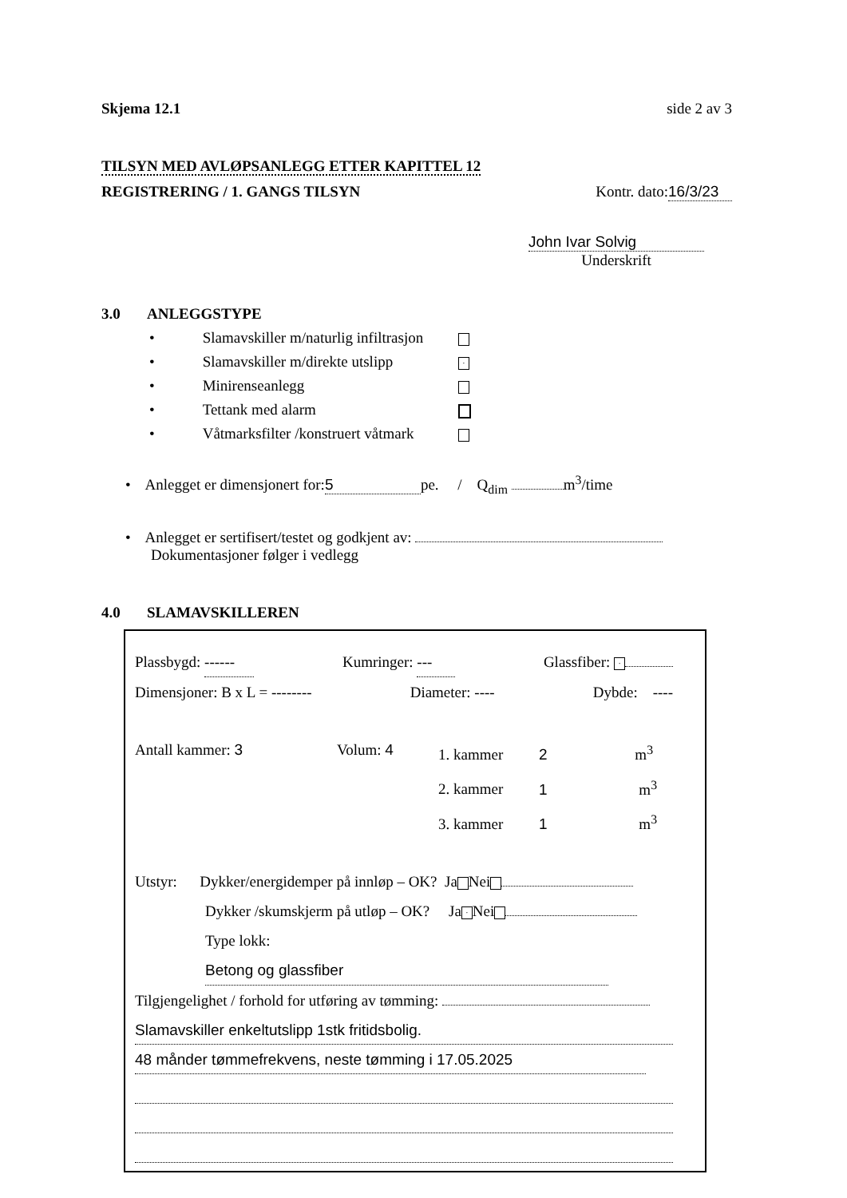Skjema 12.1 side 2 av 3
TILSYN MED AVLØPSANLEGG ETTER KAPITTEL 12
REGISTRERING / 1. GANGS TILSYN Kontr. dato: 16/3/23
John Ivar Solvig
Underskrift
3.0 ANLEGGSTYPE
• Slamavskiller m/naturlig infiltrasjon
• Slamavskiller m/direkte utslipp ·
• Minirenseanlegg
• Tettank med alarm
• Våtmarksfilter /konstruert våtmark
• Anlegget er dimensjonert for: 5 pe. / Q<sub>dim</sub> m<sup>3</sup>/time
• Anlegget er sertifisert/testet og godkjent av:
Dokumentasjoner følger i vedlegg
4.0 SLAMAVSKILLEREN
Plassbygd: ------ Kumringer: --- Glassfiber: ·
Dimensjoner: B x L = -------- Diameter: ---- Dybde: ----
Antall kammer: 3 Volum: 4 1. kammer 2 m<sup>3</sup>
2. kammer 1 m<sup>3</sup>
3. kammer 1 m<sup>3</sup>
Utstyr: Dykker/energidemper på innløp – OK? Ja Nei
Dykker /skumskjerm på utløp – OK? Ja · Nei
Type lokk: Betong og glassfiber
Tilgjengelighet / forhold for utføring av tømming:
Slamavskiller enkeltutslipp 1stk fritidsbolig.
48 månder tømmefrekvens, neste tømming i 17.05.2025